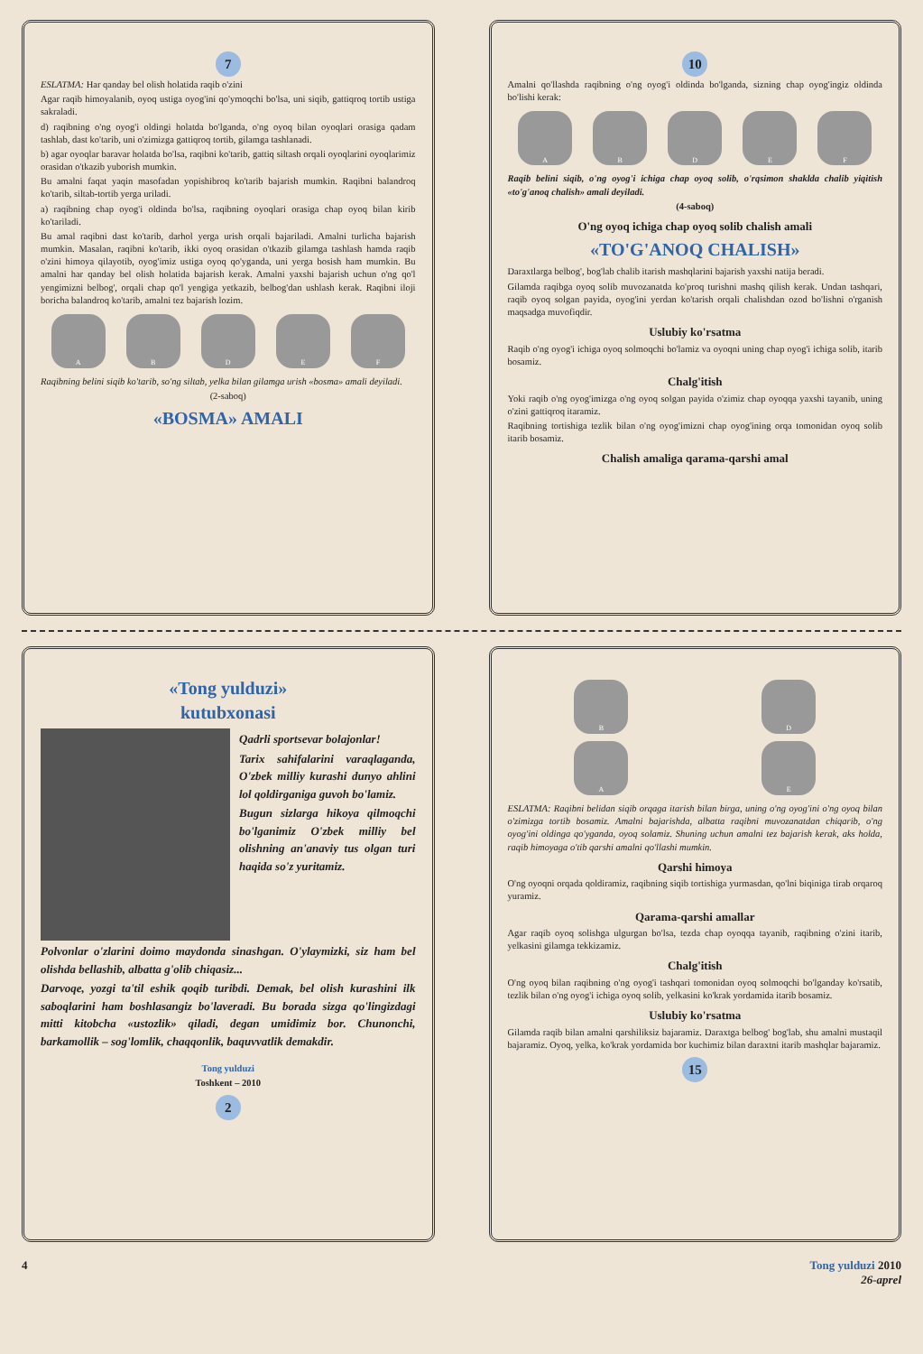7
ESLATMA: Har qanday bel olish holatida raqib o'zini
Agar raqib himoyalanib, oyoq ustiga oyog'ini qo'ymoqchi bo'lsa, uni siqib, gattiqroq tortib ustiga sakraladi.
d) raqibning o'ng oyog'i oldingi holatda bo'lganda, o'ng oyoq bilan oyoqlari orasiga qadam tashlab, dast ko'tarib, uni o'zimizga gattiqroq tortib, gilamga tashlanadi.
b) agar oyoqlar baravar holatda bo'lsa, raqibni ko'tarib, gattiq siltash orqali oyoqlarini oyoqlarimiz orasidan o'tkazib yuborish mumkin.
Bu amalni faqat yaqin masofadan yopishibroq ko'tarib bajarish mumkin. Raqibni balandroq ko'tarib, siltab-tortib yerga uriladi.
a) raqibning chap oyog'i oldinda bo'lsa, raqibning oyoqlari orasiga chap oyoq bilan kirib ko'tariladi.
Bu amal raqibni dast ko'tarib, darhol yerga urish orqali bajariladi. Amalni turlicha bajarish mumkin. Masalan, raqibni ko'tarib, ikki oyoq orasidan o'tkazib gilamga tashlash hamda raqib o'zini himoya qilayotib, oyog'imiz ustiga oyoq qo'yganda, uni yerga bosish ham mumkin. Bu amalni har qanday bel olish holatida bajarish kerak. Amalni yaxshi bajarish uchun o'ng qo'l yengimizni belbog', orqali chap qo'l yengiga yetkazib, belbog'dan ushlash kerak. Raqibni iloji boricha balandroq ko'tarib, amalni tez bajarish lozim.
ABDEF
Raqibning belini siqib ko'tarib, so'ng siltab, yelka bilan gilamga urish «bosma» amali deyiladi.
(2-saboq)
«BOSMA» AMALI
10
Amalni qo'llashda raqibning o'ng oyog'i oldinda bo'lganda, sizning chap oyog'ingiz oldinda bo'lishi kerak:
ABDEF
Raqib belini siqib, o'ng oyog'i ichiga chap oyoq solib, o'rqsimon shaklda chalib yiqitish «to'g'anoq chalish» amali deyiladi.
(4-saboq)
O'ng oyoq ichiga chap oyoq solib chalish amali
«TO'G'ANOQ CHALISH»
Daraxtlarga belbog', bog'lab chalib itarish mashqlarini bajarish yaxshi natija beradi.
Gilamda raqibga oyoq solib muvozanatda ko'proq turishni mashq qilish kerak. Undan tashqari, raqib oyoq solgan payida, oyog'ini yerdan ko'tarish orqali chalishdan ozod bo'lishni o'rganish maqsadga muvofiqdir.
Uslubiy ko'rsatma
Raqib o'ng oyog'i ichiga oyoq solmoqchi bo'lamiz va oyoqni uning chap oyog'i ichiga solib, itarib bosamiz.
Chalg'itish
Yoki raqib o'ng oyog'imizga o'ng oyoq solgan payida o'zimiz chap oyoqqa yaxshi tayanib, uning o'zini gattiqroq itaramiz.
Raqibning tortishiga tezlik bilan o'ng oyog'imizni chap oyog'ining orqa tomonidan oyoq solib itarib bosamiz.
Chalish amaliga qarama-qarshi amal
«Tong yulduzi»
kutubxonasi
Qadrli sportsevar bolajonlar!
Tarix sahifalarini varaqlaganda, O'zbek milliy kurashi dunyo ahlini lol qoldirganiga guvoh bo'lamiz.
Bugun sizlarga hikoya qilmoqchi bo'lganimiz O'zbek milliy bel olishning an'anaviy tus olgan turi haqida so'z yuritamiz.
Polvonlar o'zlarini doimo maydonda sinashgan. O'ylaymizki, siz ham bel olishda bellashib, albatta g'olib chiqasiz...
Darvoqe, yozgi ta'til eshik qoqib turibdi. Demak, bel olish kurashini ilk saboqlarini ham boshlasangiz bo'laveradi. Bu borada sizga qo'lingizdagi mitti kitobcha «ustozlik» qiladi, degan umidimiz bor. Chunonchi, barkamollik – sog'lomlik, chaqqonlik, baquvvatlik demakdir.
Tong yulduzi
Toshkent – 2010
2
BD
AE
ESLATMA: Raqibni belidan siqib orqaga itarish bilan birga, uning o'ng oyog'ini o'ng oyoq bilan o'zimizga tortib bosamiz. Amalni bajarishda, albatta raqibni muvozanatdan chiqarib, o'ng oyog'ini oldinga qo'yganda, oyoq solamiz. Shuning uchun amalni tez bajarish kerak, aks holda, raqib himoyaga o'tib qarshi amalni qo'llashi mumkin.
Qarshi himoya
O'ng oyoqni orqada qoldiramiz, raqibning siqib tortishiga yurmasdan, qo'lni biqiniga tirab orqaroq yuramiz.
Qarama-qarshi amallar
Agar raqib oyoq solishga ulgurgan bo'lsa, tezda chap oyoqqa tayanib, raqibning o'zini itarib, yelkasini gilamga tekkizamiz.
Chalg'itish
O'ng oyoq bilan raqibning o'ng oyog'i tashqari tomonidan oyoq solmoqchi bo'lganday ko'rsatib, tezlik bilan o'ng oyog'i ichiga oyoq solib, yelkasini ko'krak yordamida itarib bosamiz.
Uslubiy ko'rsatma
Gilamda raqib bilan amalni qarshiliksiz bajaramiz. Daraxtga belbog' bog'lab, shu amalni mustaqil bajaramiz. Oyoq, yelka, ko'krak yordamida bor kuchimiz bilan daraxtni itarib mashqlar bajaramiz.
15
4 Tong yulduzi 2010
26-aprel